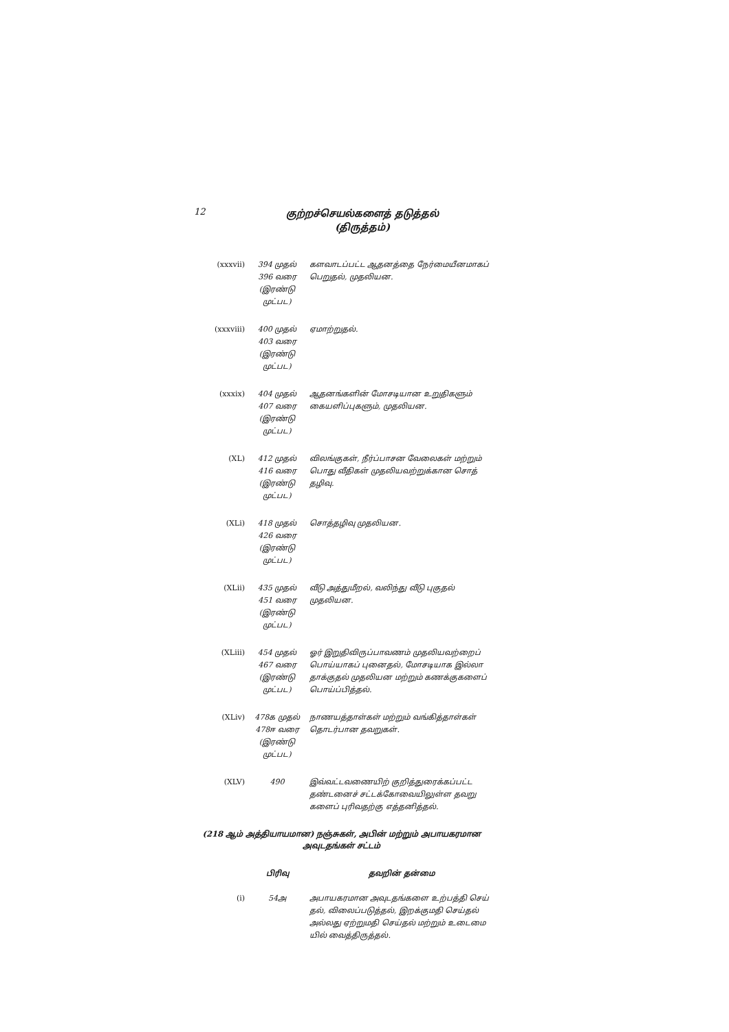12
குற்றச்செயல்களைத் தடுத்தல்
(திருத்தம்)
| (xxxvii) | 394 முதல் 396 வரை (இரண்டு முட்பட) | களவாடப்பட்ட ஆதனத்தை நேர்மையீனமாகப் பெறுதல், முதலியன. |
| (xxxviii) | 400 முதல் 403 வரை (இரண்டு முட்பட) | ஏமாற்றுதல். |
| (xxxix) | 404 முதல் 407 வரை (இரண்டு முட்பட) | ஆதனங்களின் மோசடியான உறுதிகளும் கையளிப்புகளும், முதலியன. |
| (XL) | 412 முதல் 416 வரை (இரண்டு முட்பட) | விலங்குகள், நீர்ப்பாசன வேலைகள் மற்றும் பொது வீதிகள் முதலியவற்றுக்கான சொத் தழிவு. |
| (XLi) | 418 முதல் 426 வரை (இரண்டு முட்பட) | சொத்தழிவு முதலியன. |
| (XLii) | 435 முதல் 451 வரை (இரண்டு முட்பட) | வீடு அத்துமீறல், வலிந்து வீடு புகுதல் முதலியன. |
| (XLiii) | 454 முதல் 467 வரை (இரண்டு முட்பட) | ஓர் இறுதிவிருப்பாவணம் முதலியவற்றைப் பொய்யாகப் புனைதல், மோசடியாக இல்லா தாக்குதல் முதலியன மற்றும் கணக்குகளைப் பொய்ப்பித்தல். |
| (XLiv) | 478க முதல் 478ஈ வரை (இரண்டு முட்பட) | நாணயத்தாள்கள் மற்றும் வங்கித்தாள்கள் தொடர்பான தவறுகள். |
| (XLV) | 490 | இவ்வட்டவணையிற் குறித்துரைக்கப்பட்ட தண்டனைச் சட்டக்கோவையிலுள்ள தவறு களைப் புரிவதற்கு எத்தனித்தல். |
(218 ஆம் அத்தியாயமான) நஞ்சுகள், அபின் மற்றும் அபாயகரமான
அவுடதங்கள் சட்டம்
| | பிரிவு | தவறின் தன்மை |
| --- | --- | --- |
| (i) | 54அ | அபாயகரமான அவுடதங்களை உற்பத்தி செய் தல், விலைப்படுத்தல், இறக்குமதி செய்தல் அல்லது ஏற்றுமதி செய்தல் மற்றும் உடைமை யில் வைத்திருத்தல். |